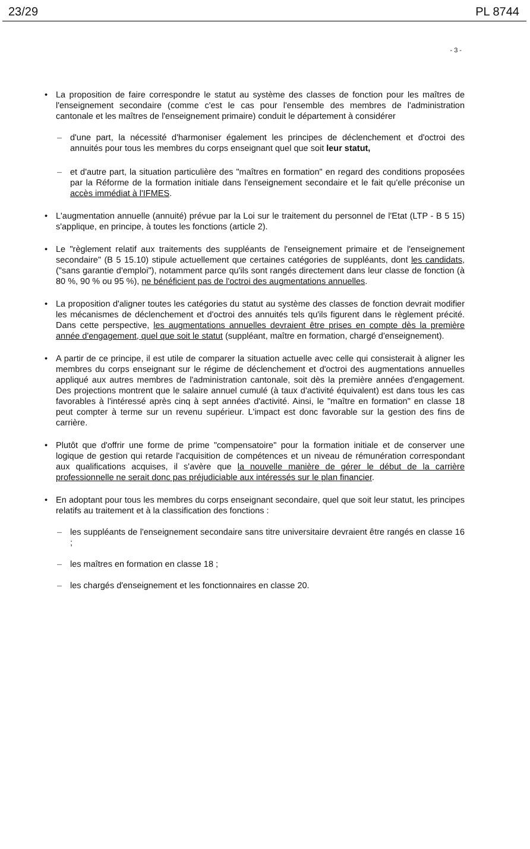23/29 PL 8744
- 3 -
• La proposition de faire correspondre le statut au système des classes de fonction pour les maîtres de l'enseignement secondaire (comme c'est le cas pour l'ensemble des membres de l'administration cantonale et les maîtres de l'enseignement primaire) conduit le département à considérer
– d'une part, la nécessité d'harmoniser également les principes de déclenchement et d'octroi des annuités pour tous les membres du corps enseignant quel que soit leur statut,
– et d'autre part, la situation particulière des "maîtres en formation" en regard des conditions proposées par la Réforme de la formation initiale dans l'enseignement secondaire et le fait qu'elle préconise un accès immédiat à l'IFMES.
• L'augmentation annuelle (annuité) prévue par la Loi sur le traitement du personnel de l'Etat (LTP - B 5 15) s'applique, en principe, à toutes les fonctions (article 2).
• Le "règlement relatif aux traitements des suppléants de l'enseignement primaire et de l'enseignement secondaire" (B 5 15.10) stipule actuellement que certaines catégories de suppléants, dont les candidats, ("sans garantie d'emploi"), notamment parce qu'ils sont rangés directement dans leur classe de fonction (à 80 %, 90 % ou 95 %), ne bénéficient pas de l'octroi des augmentations annuelles.
• La proposition d'aligner toutes les catégories du statut au système des classes de fonction devrait modifier les mécanismes de déclenchement et d'octroi des annuités tels qu'ils figurent dans le règlement précité. Dans cette perspective, les augmentations annuelles devraient être prises en compte dès la première année d'engagement, quel que soit le statut (suppléant, maître en formation, chargé d'enseignement).
• A partir de ce principe, il est utile de comparer la situation actuelle avec celle qui consisterait à aligner les membres du corps enseignant sur le régime de déclenchement et d'octroi des augmentations annuelles appliqué aux autres membres de l'administration cantonale, soit dès la première années d'engagement. Des projections montrent que le salaire annuel cumulé (à taux d'activité équivalent) est dans tous les cas favorables à l'intéressé après cinq à sept années d'activité. Ainsi, le "maître en formation" en classe 18 peut compter à terme sur un revenu supérieur. L'impact est donc favorable sur la gestion des fins de carrière.
• Plutôt que d'offrir une forme de prime "compensatoire" pour la formation initiale et de conserver une logique de gestion qui retarde l'acquisition de compétences et un niveau de rémunération correspondant aux qualifications acquises, il s'avère que la nouvelle manière de gérer le début de la carrière professionnelle ne serait donc pas préjudiciable aux intéressés sur le plan financier.
• En adoptant pour tous les membres du corps enseignant secondaire, quel que soit leur statut, les principes relatifs au traitement et à la classification des fonctions :
– les suppléants de l'enseignement secondaire sans titre universitaire devraient être rangés en classe 16 ;
– les maîtres en formation en classe 18 ;
– les chargés d'enseignement et les fonctionnaires en classe 20.